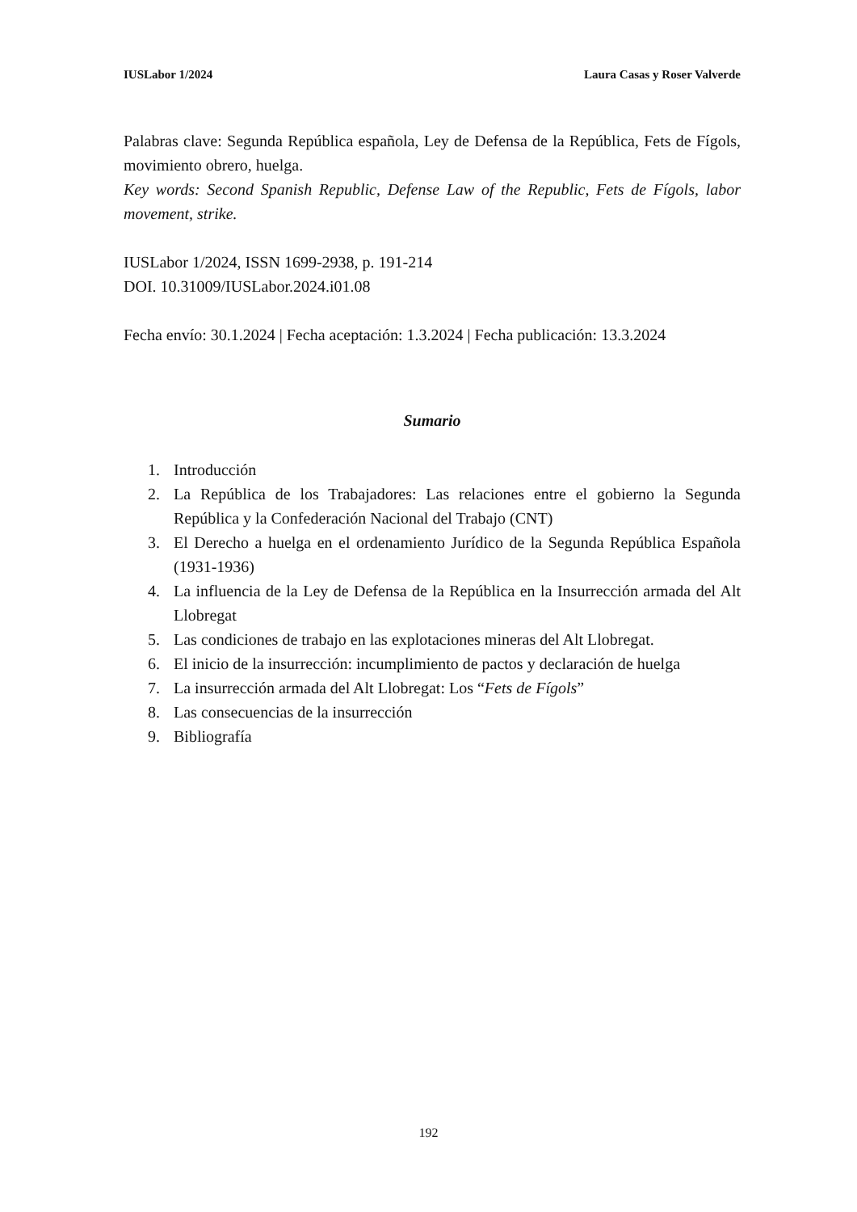IUSLabor 1/2024 Laura Casas y Roser Valverde
Palabras clave: Segunda República española, Ley de Defensa de la República, Fets de Fígols, movimiento obrero, huelga.
Key words: Second Spanish Republic, Defense Law of the Republic, Fets de Fígols, labor movement, strike.
IUSLabor 1/2024, ISSN 1699-2938, p. 191-214
DOI. 10.31009/IUSLabor.2024.i01.08
Fecha envío: 30.1.2024 | Fecha aceptación: 1.3.2024 | Fecha publicación: 13.3.2024
Sumario
1. Introducción
2. La República de los Trabajadores: Las relaciones entre el gobierno la Segunda República y la Confederación Nacional del Trabajo (CNT)
3. El Derecho a huelga en el ordenamiento Jurídico de la Segunda República Española (1931-1936)
4. La influencia de la Ley de Defensa de la República en la Insurrección armada del Alt Llobregat
5. Las condiciones de trabajo en las explotaciones mineras del Alt Llobregat.
6. El inicio de la insurrección: incumplimiento de pactos y declaración de huelga
7. La insurrección armada del Alt Llobregat: Los “Fets de Fígols”
8. Las consecuencias de la insurrección
9. Bibliografía
192